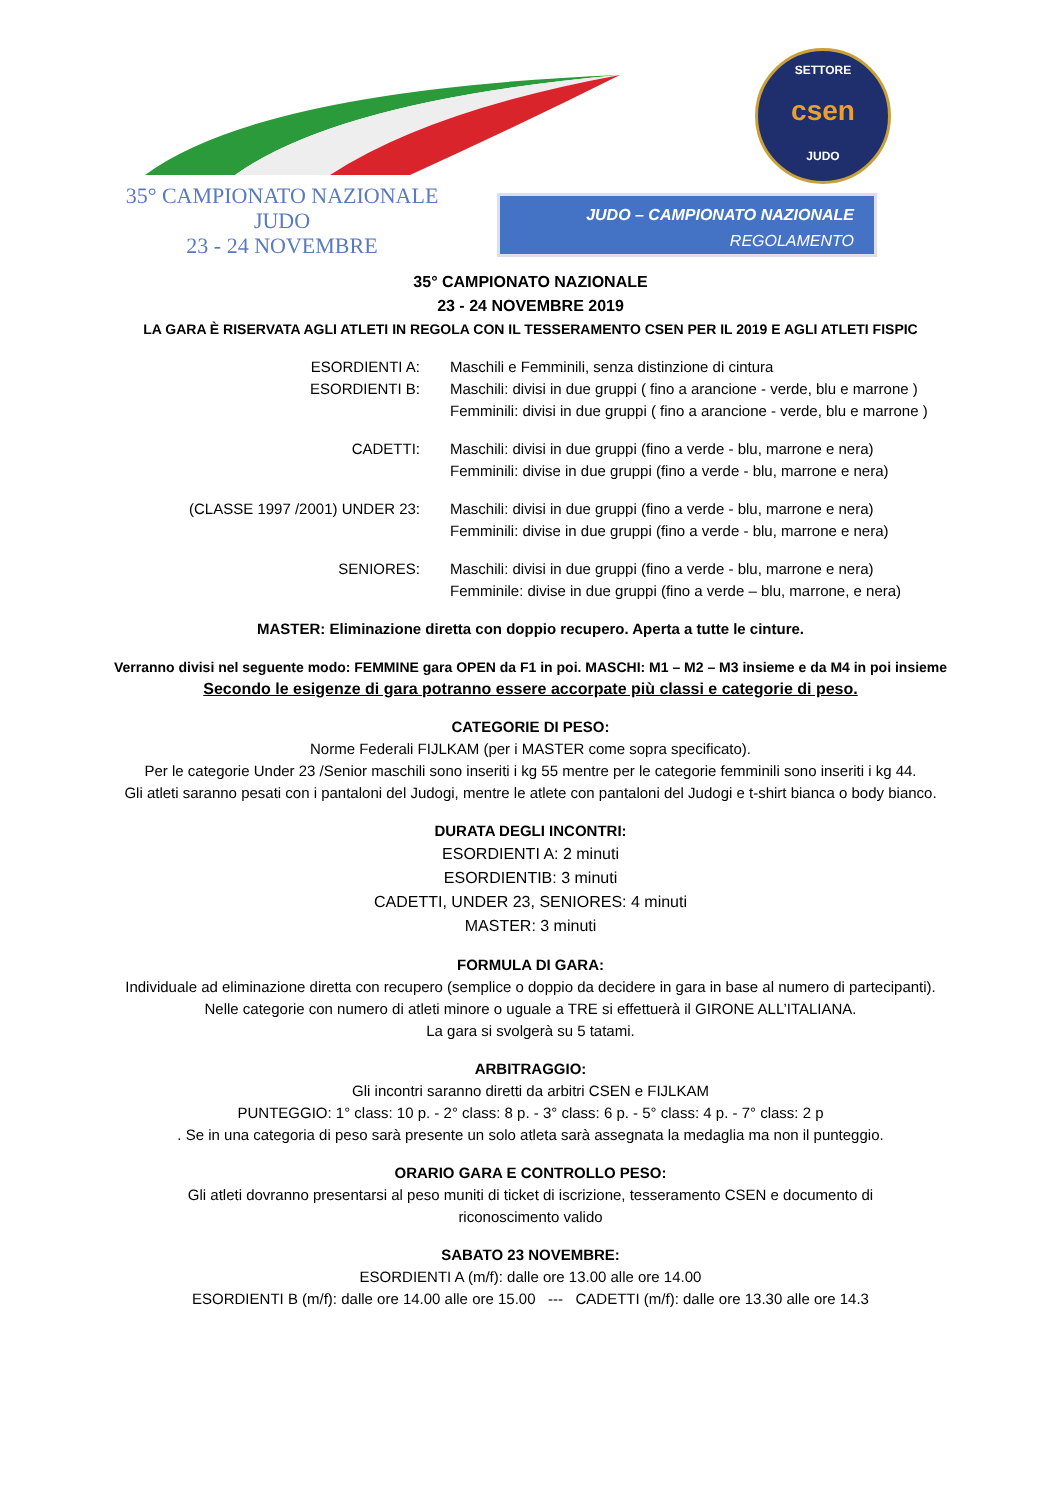SETTORE
csen
JUDO
35° CAMPIONATO NAZIONALE
JUDO
23 - 24 NOVEMBRE
JUDO – CAMPIONATO NAZIONALE
REGOLAMENTO
35° CAMPIONATO NAZIONALE
23 - 24 NOVEMBRE 2019
LA GARA È RISERVATA AGLI ATLETI IN REGOLA CON IL TESSERAMENTO CSEN PER IL 2019 E AGLI ATLETI FISPIC
ESORDIENTI A: Maschili e Femminili, senza distinzione di cintura
ESORDIENTI B: Maschili: divisi in due gruppi ( fino a arancione - verde, blu e marrone )
Femminili: divisi in due gruppi ( fino a arancione - verde, blu e marrone )
CADETTI: Maschili: divisi in due gruppi (fino a verde - blu, marrone e nera)
Femminili: divise in due gruppi (fino a verde - blu, marrone e nera)
(CLASSE 1997 /2001) UNDER 23: Maschili: divisi in due gruppi (fino a verde - blu, marrone e nera)
Femminili: divise in due gruppi (fino a verde - blu, marrone e nera)
SENIORES: Maschili: divisi in due gruppi (fino a verde - blu, marrone e nera)
Femminile: divise in due gruppi (fino a verde – blu, marrone, e nera)
MASTER: Eliminazione diretta con doppio recupero. Aperta a tutte le cinture.
Verranno divisi nel seguente modo: FEMMINE gara OPEN da F1 in poi. MASCHI: M1 – M2 – M3 insieme e da M4 in poi insieme
Secondo le esigenze di gara potranno essere accorpate più classi e categorie di peso.
CATEGORIE DI PESO:
Norme Federali FIJLKAM (per i MASTER come sopra specificato).
Per le categorie Under 23 /Senior maschili sono inseriti i kg 55 mentre per le categorie femminili sono inseriti i kg 44.
Gli atleti saranno pesati con i pantaloni del Judogi, mentre le atlete con pantaloni del Judogi e t-shirt bianca o body bianco.
DURATA DEGLI INCONTRI:
ESORDIENTI A: 2 minuti
ESORDIENTIB: 3 minuti
CADETTI, UNDER 23, SENIORES: 4 minuti
MASTER: 3 minuti
FORMULA DI GARA:
Individuale ad eliminazione diretta con recupero (semplice o doppio da decidere in gara in base al numero di partecipanti).
Nelle categorie con numero di atleti minore o uguale a TRE si effettuerà il GIRONE ALL’ITALIANA.
La gara si svolgerà su 5 tatami.
ARBITRAGGIO:
Gli incontri saranno diretti da arbitri CSEN e FIJLKAM
PUNTEGGIO: 1° class: 10 p. - 2° class: 8 p. - 3° class: 6 p. - 5° class: 4 p. - 7° class: 2 p
. Se in una categoria di peso sarà presente un solo atleta sarà assegnata la medaglia ma non il punteggio.
ORARIO GARA E CONTROLLO PESO:
Gli atleti dovranno presentarsi al peso muniti di ticket di iscrizione, tesseramento CSEN e documento di
riconoscimento valido
SABATO 23 NOVEMBRE:
ESORDIENTI A (m/f): dalle ore 13.00 alle ore 14.00
ESORDIENTI B (m/f): dalle ore 14.00 alle ore 15.00 --- CADETTI (m/f): dalle ore 13.30 alle ore 14.3